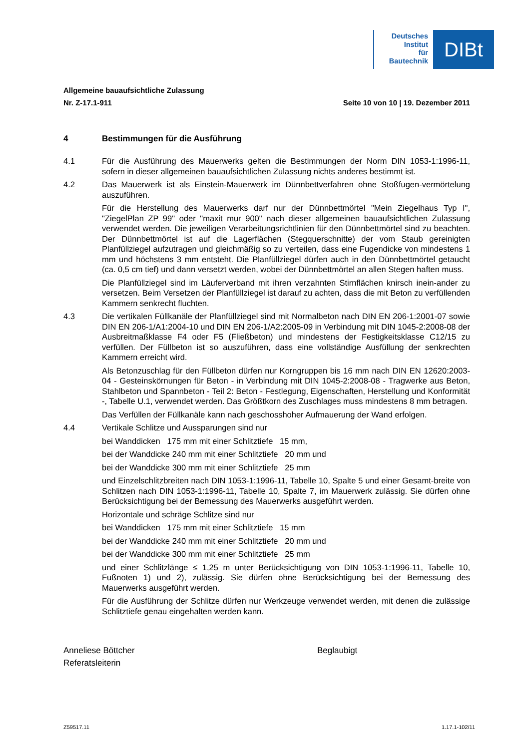Deutsches
Institut
für
Bautechnik
DIBt
Allgemeine bauaufsichtliche Zulassung
Nr. Z-17.1-911 Seite 10 von 10 | 19. Dezember 2011
4 Bestimmungen für die Ausführung
4.1 Für die Ausführung des Mauerwerks gelten die Bestimmungen der Norm DIN 1053-1:1996-11, sofern in dieser allgemeinen bauaufsichtlichen Zulassung nichts anderes bestimmt ist.
4.2 Das Mauerwerk ist als Einstein-Mauerwerk im Dünnbettverfahren ohne Stoßfugen-vermörtelung auszuführen.
Für die Herstellung des Mauerwerks darf nur der Dünnbettmörtel "Mein Ziegelhaus Typ I", "ZiegelPlan ZP 99" oder "maxit mur 900" nach dieser allgemeinen bauaufsichtlichen Zulassung verwendet werden. Die jeweiligen Verarbeitungsrichtlinien für den Dünnbettmörtel sind zu beachten. Der Dünnbettmörtel ist auf die Lagerflächen (Stegquerschnitte) der vom Staub gereinigten Planfüllziegel aufzutragen und gleichmäßig so zu verteilen, dass eine Fugendicke von mindestens 1 mm und höchstens 3 mm entsteht. Die Planfüllziegel dürfen auch in den Dünnbettmörtel getaucht (ca. 0,5 cm tief) und dann versetzt werden, wobei der Dünnbettmörtel an allen Stegen haften muss.
Die Planfüllziegel sind im Läuferverband mit ihren verzahnten Stirnflächen knirsch inein-ander zu versetzen. Beim Versetzen der Planfüllziegel ist darauf zu achten, dass die mit Beton zu verfüllenden Kammern senkrecht fluchten.
4.3 Die vertikalen Füllkanäle der Planfüllziegel sind mit Normalbeton nach DIN EN 206-1:2001-07 sowie DIN EN 206-1/A1:2004-10 und DIN EN 206-1/A2:2005-09 in Verbindung mit DIN 1045-2:2008-08 der Ausbreitmaßklasse F4 oder F5 (Fließbeton) und mindestens der Festigkeitsklasse C12/15 zu verfüllen. Der Füllbeton ist so auszuführen, dass eine vollständige Ausfüllung der senkrechten Kammern erreicht wird.
Als Betonzuschlag für den Füllbeton dürfen nur Korngruppen bis 16 mm nach DIN EN 12620:2003-04 - Gesteinskörnungen für Beton - in Verbindung mit DIN 1045-2:2008-08 - Tragwerke aus Beton, Stahlbeton und Spannbeton - Teil 2: Beton - Festlegung, Eigenschaften, Herstellung und Konformität -, Tabelle U.1, verwendet werden. Das Größtkorn des Zuschlages muss mindestens 8 mm betragen.
Das Verfüllen der Füllkanäle kann nach geschosshoher Aufmauerung der Wand erfolgen.
4.4 Vertikale Schlitze und Aussparungen sind nur
bei Wanddicken 175 mm mit einer Schlitztiefe 15 mm,
bei der Wanddicke 240 mm mit einer Schlitztiefe 20 mm und
bei der Wanddicke 300 mm mit einer Schlitztiefe 25 mm
und Einzelschlitzbreiten nach DIN 1053-1:1996-11, Tabelle 10, Spalte 5 und einer Gesamt-breite von Schlitzen nach DIN 1053-1:1996-11, Tabelle 10, Spalte 7, im Mauerwerk zulässig. Sie dürfen ohne Berücksichtigung bei der Bemessung des Mauerwerks ausgeführt werden.
Horizontale und schräge Schlitze sind nur
bei Wanddicken 175 mm mit einer Schlitztiefe 15 mm
bei der Wanddicke 240 mm mit einer Schlitztiefe 20 mm und
bei der Wanddicke 300 mm mit einer Schlitztiefe 25 mm
und einer Schlitzlänge ≤ 1,25 m unter Berücksichtigung von DIN 1053-1:1996-11, Tabelle 10, Fußnoten 1) und 2), zulässig. Sie dürfen ohne Berücksichtigung bei der Bemessung des Mauerwerks ausgeführt werden.
Für die Ausführung der Schlitze dürfen nur Werkzeuge verwendet werden, mit denen die zulässige Schlitztiefe genau eingehalten werden kann.
Anneliese Böttcher
Referatsleiterin
Beglaubigt
Z59517.11 1.17.1-102/11